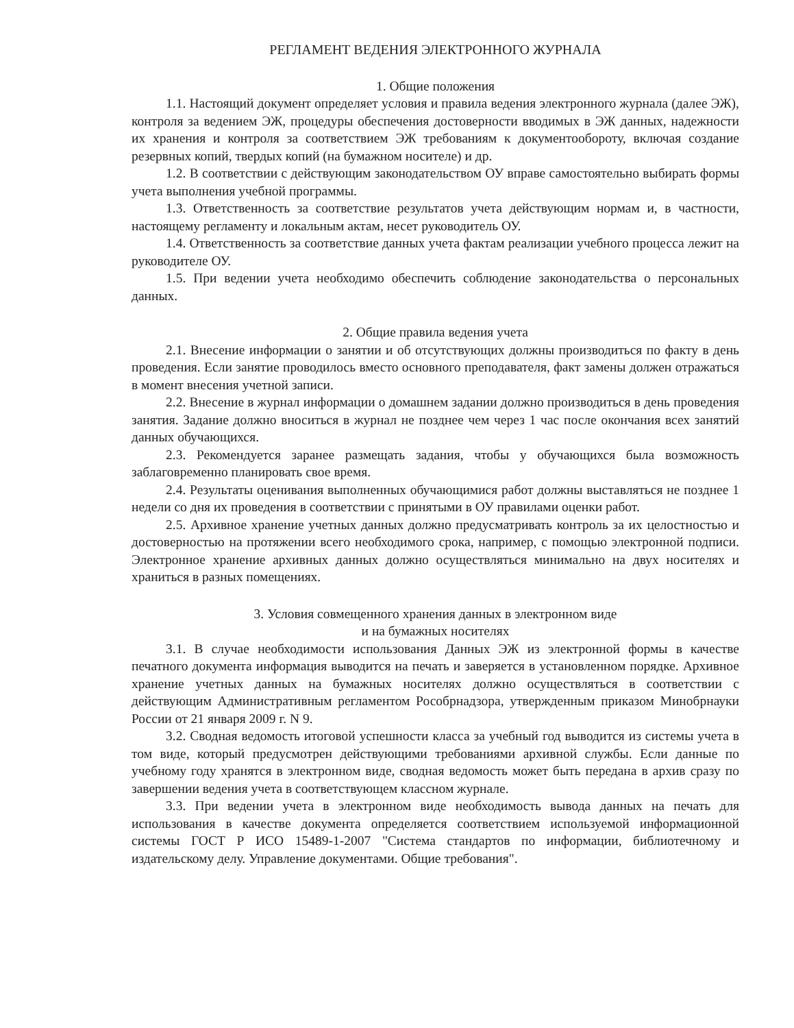РЕГЛАМЕНТ ВЕДЕНИЯ ЭЛЕКТРОННОГО ЖУРНАЛА
1. Общие положения
1.1. Настоящий документ определяет условия и правила ведения электронного журнала (далее ЭЖ), контроля за ведением ЭЖ, процедуры обеспечения достоверности вводимых в ЭЖ данных, надежности их хранения и контроля за соответствием ЭЖ требованиям к документообороту, включая создание резервных копий, твердых копий (на бумажном носителе) и др.
1.2. В соответствии с действующим законодательством ОУ вправе самостоятельно выбирать формы учета выполнения учебной программы.
1.3. Ответственность за соответствие результатов учета действующим нормам и, в частности, настоящему регламенту и локальным актам, несет руководитель ОУ.
1.4. Ответственность за соответствие данных учета фактам реализации учебного процесса лежит на руководителе ОУ.
1.5. При ведении учета необходимо обеспечить соблюдение законодательства о персональных данных.
2. Общие правила ведения учета
2.1. Внесение информации о занятии и об отсутствующих должны производиться по факту в день проведения. Если занятие проводилось вместо основного преподавателя, факт замены должен отражаться в момент внесения учетной записи.
2.2. Внесение в журнал информации о домашнем задании должно производиться в день проведения занятия. Задание должно вноситься в журнал не позднее чем через 1 час после окончания всех занятий данных обучающихся.
2.3. Рекомендуется заранее размещать задания, чтобы у обучающихся была возможность заблаговременно планировать свое время.
2.4. Результаты оценивания выполненных обучающимися работ должны выставляться не позднее 1 недели со дня их проведения в соответствии с принятыми в ОУ правилами оценки работ.
2.5. Архивное хранение учетных данных должно предусматривать контроль за их целостностью и достоверностью на протяжении всего необходимого срока, например, с помощью электронной подписи. Электронное хранение архивных данных должно осуществляться минимально на двух носителях и храниться в разных помещениях.
3. Условия совмещенного хранения данных в электронном виде
и на бумажных носителях
3.1. В случае необходимости использования Данных ЭЖ из электронной формы в качестве печатного документа информация выводится на печать и заверяется в установленном порядке. Архивное хранение учетных данных на бумажных носителях должно осуществляться в соответствии с действующим Административным регламентом Рособрнадзора, утвержденным приказом Минобрнауки России от 21 января 2009 г. N 9.
3.2. Сводная ведомость итоговой успешности класса за учебный год выводится из системы учета в том виде, который предусмотрен действующими требованиями архивной службы. Если данные по учебному году хранятся в электронном виде, сводная ведомость может быть передана в архив сразу по завершении ведения учета в соответствующем классном журнале.
3.3. При ведении учета в электронном виде необходимость вывода данных на печать для использования в качестве документа определяется соответствием используемой информационной системы ГОСТ Р ИСО 15489-1-2007 "Система стандартов по информации, библиотечному и издательскому делу. Управление документами. Общие требования".